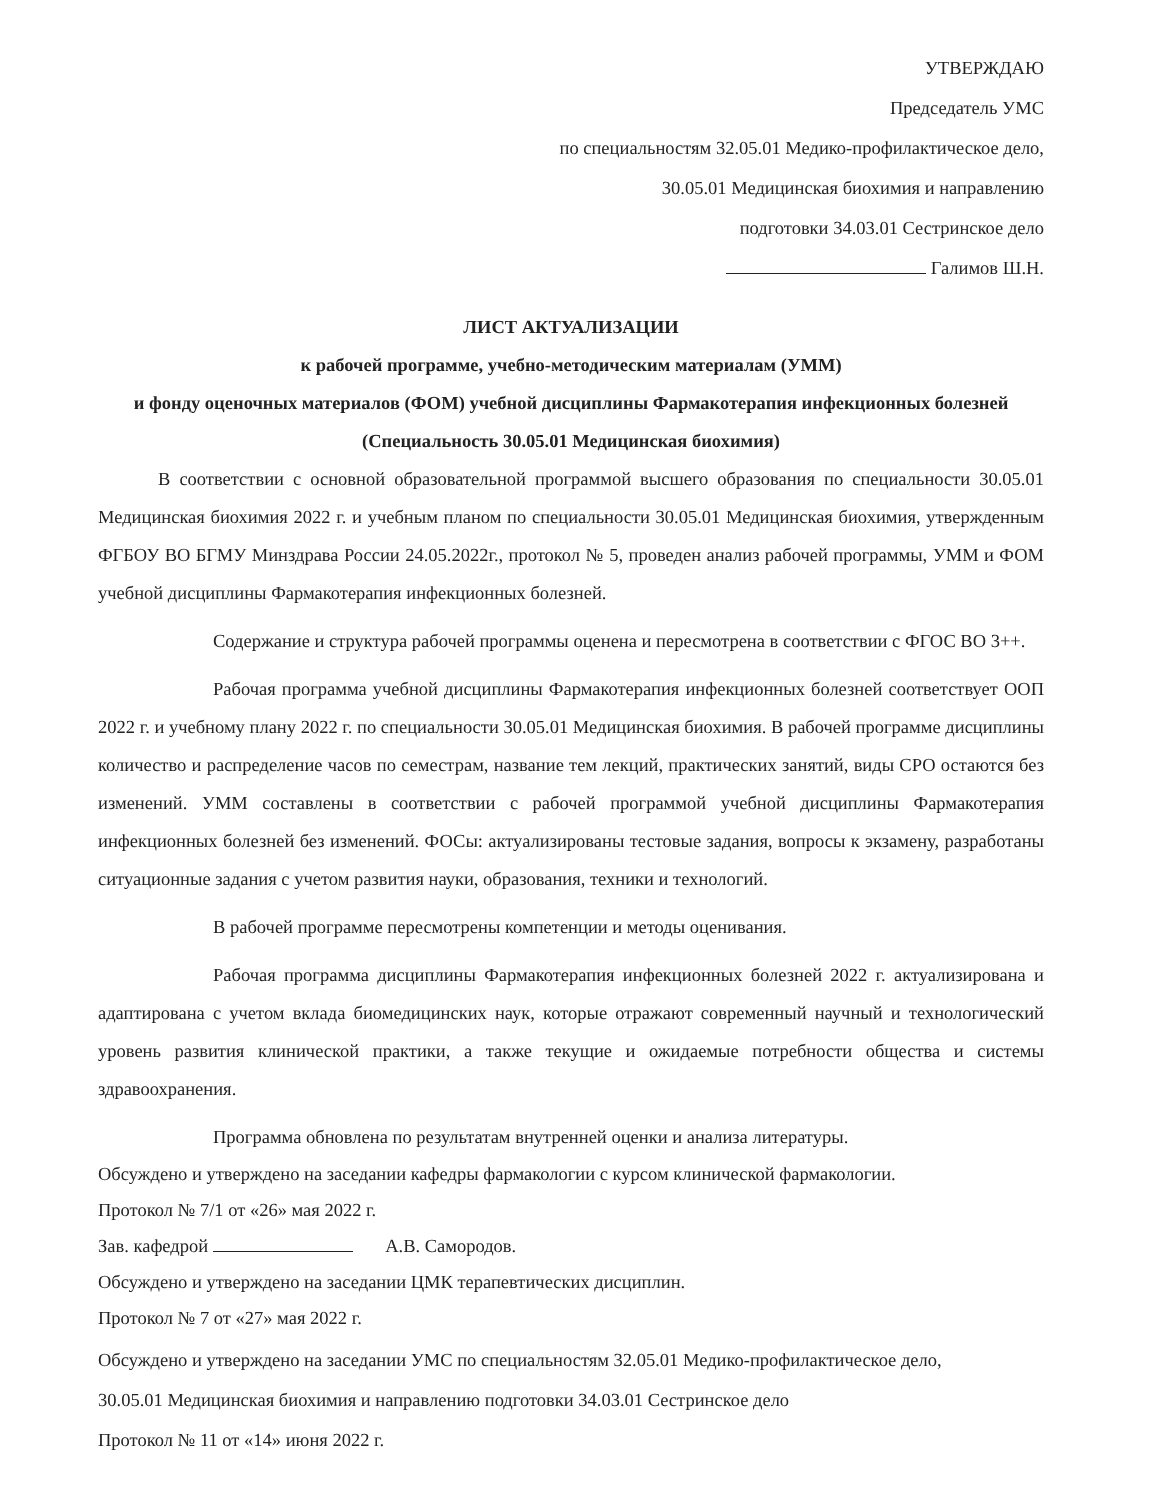УТВЕРЖДАЮ
Председатель УМС
по специальностям 32.05.01 Медико-профилактическое дело,
30.05.01 Медицинская биохимия и направлению
подготовки 34.03.01 Сестринское дело
Галимов Ш.Н.
ЛИСТ АКТУАЛИЗАЦИИ
к рабочей программе, учебно-методическим материалам (УММ)
и фонду оценочных материалов (ФОМ) учебной дисциплины Фармакотерапия инфекционных болезней
(Специальность 30.05.01 Медицинская биохимия)
В соответствии с основной образовательной программой высшего образования по специальности 30.05.01 Медицинская биохимия 2022 г. и учебным планом по специальности 30.05.01 Медицинская биохимия, утвержденным ФГБОУ ВО БГМУ Минздрава России 24.05.2022г., протокол № 5, проведен анализ рабочей программы, УММ и ФОМ учебной дисциплины Фармакотерапия инфекционных болезней.
Содержание и структура рабочей программы оценена и пересмотрена в соответствии с ФГОС ВО 3++.
Рабочая программа учебной дисциплины Фармакотерапия инфекционных болезней соответствует ООП 2022 г. и учебному плану 2022 г. по специальности 30.05.01 Медицинская биохимия. В рабочей программе дисциплины количество и распределение часов по семестрам, название тем лекций, практических занятий, виды СРО остаются без изменений. УММ составлены в соответствии с рабочей программой учебной дисциплины Фармакотерапия инфекционных болезней без изменений. ФОСы: актуализированы тестовые задания, вопросы к экзамену, разработаны ситуационные задания с учетом развития науки, образования, техники и технологий.
В рабочей программе пересмотрены компетенции и методы оценивания.
Рабочая программа дисциплины Фармакотерапия инфекционных болезней 2022 г. актуализирована и адаптирована с учетом вклада биомедицинских наук, которые отражают современный научный и технологический уровень развития клинической практики, а также текущие и ожидаемые потребности общества и системы здравоохранения.
Программа обновлена по результатам внутренней оценки и анализа литературы.
Обсуждено и утверждено на заседании кафедры фармакологии с курсом клинической фармакологии.
Протокол № 7/1 от «26» мая 2022 г.
Зав. кафедрой А.В. Самородов.
Обсуждено и утверждено на заседании ЦМК терапевтических дисциплин.
Протокол № 7 от «27» мая 2022 г.
Обсуждено и утверждено на заседании УМС по специальностям 32.05.01 Медико-профилактическое дело,
30.05.01 Медицинская биохимия и направлению подготовки 34.03.01 Сестринское дело
Протокол № 11 от «14» июня 2022 г.